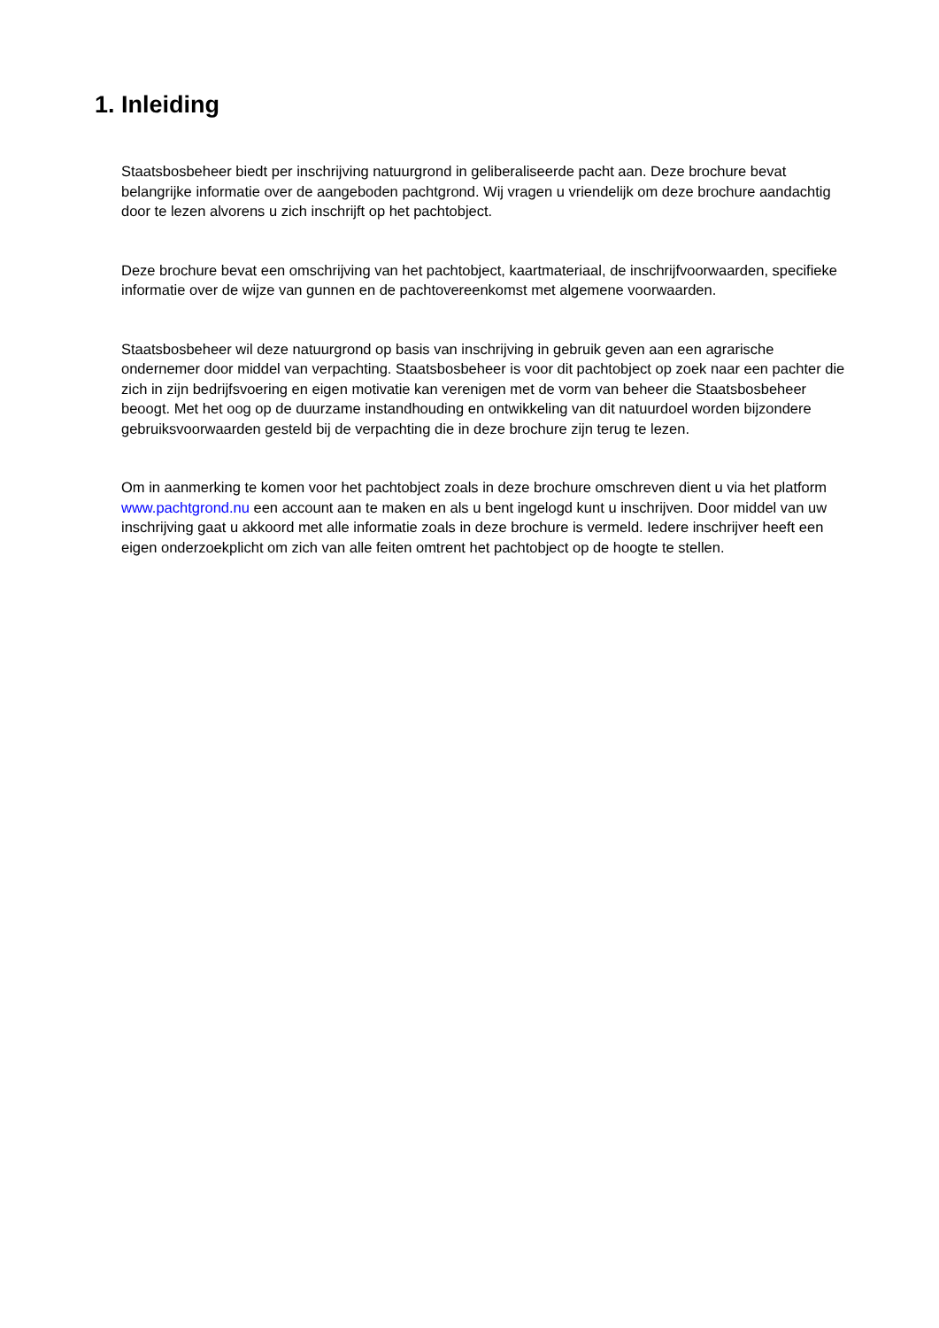1. Inleiding
Staatsbosbeheer biedt per inschrijving natuurgrond in geliberaliseerde pacht aan. Deze brochure bevat belangrijke informatie over de aangeboden pachtgrond. Wij vragen u vriendelijk om deze brochure aandachtig door te lezen alvorens u zich inschrijft op het pachtobject.
Deze brochure bevat een omschrijving van het pachtobject, kaartmateriaal, de inschrijfvoorwaarden, specifieke informatie over de wijze van gunnen en de pachtovereenkomst met algemene voorwaarden.
Staatsbosbeheer wil deze natuurgrond op basis van inschrijving in gebruik geven aan een agrarische ondernemer door middel van verpachting. Staatsbosbeheer is voor dit pachtobject op zoek naar een pachter die zich in zijn bedrijfsvoering en eigen motivatie kan verenigen met de vorm van beheer die Staatsbosbeheer beoogt. Met het oog op de duurzame instandhouding en ontwikkeling van dit natuurdoel worden bijzondere gebruiksvoorwaarden gesteld bij de verpachting die in deze brochure zijn terug te lezen.
Om in aanmerking te komen voor het pachtobject zoals in deze brochure omschreven dient u via het platform www.pachtgrond.nu een account aan te maken en als u bent ingelogd kunt u inschrijven. Door middel van uw inschrijving gaat u akkoord met alle informatie zoals in deze brochure is vermeld. Iedere inschrijver heeft een eigen onderzoekplicht om zich van alle feiten omtrent het pachtobject op de hoogte te stellen.